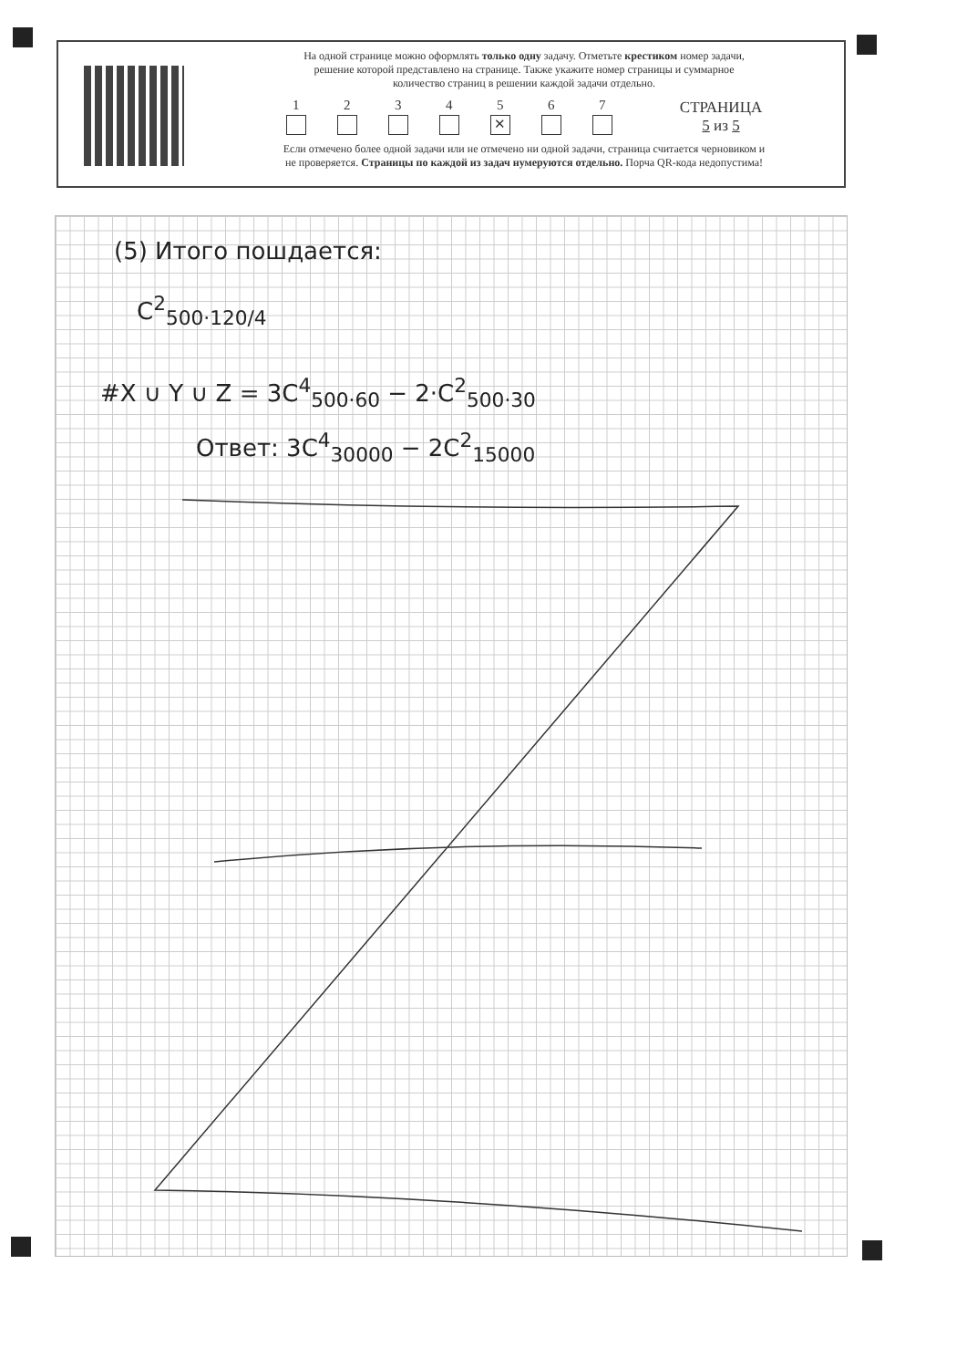На одной странице можно оформлять только одну задачу. Отметьте крестиком номер задачи,
решение которой представлено на странице. Также укажите номер страницы и суммарное
количество страниц в решении каждой задачи отдельно.
1
2
3
4
5
✕
6
7
СТРАНИЦА
5 из 5
Если отмечено более одной задачи или не отмечено ни одной задачи, страница считается черновиком и
не проверяется. Страницы по каждой из задач нумеруются отдельно. Порча QR-кода недопустима!
(5) Итого пошдается:
C<sup>2</sup><sub>500·120/4</sub>
#X ∪ Y ∪ Z = 3C<sup>4</sup><sub>500·60</sub> − 2·C<sup>2</sup><sub>500·30</sub>
Ответ: 3C<sup>4</sup><sub>30000</sub> − 2C<sup>2</sup><sub>15000</sub>